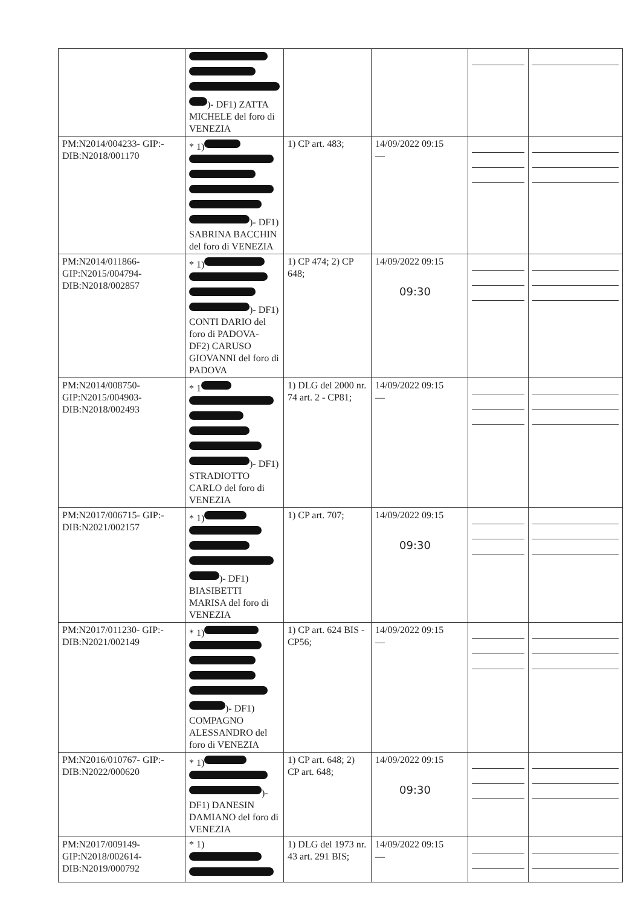| | )- DF1) ZATTA MICHELE del foro di VENEZIA | | | | |
| PM:N2014/004233- GIP:- DIB:N2018/001170 | * 1) )- DF1) SABRINA BACCHIN del foro di VENEZIA | 1) CP art. 483; | 14/09/2022 09:15 — | | |
| PM:N2014/011866- GIP:N2015/004794- DIB:N2018/002857 | * 1) )- DF1) CONTI DARIO del foro di PADOVA- DF2) CARUSO GIOVANNI del foro di PADOVA | 1) CP 474; 2) CP 648; | 14/09/2022 09:15 09:30 | | |
| PM:N2014/008750- GIP:N2015/004903- DIB:N2018/002493 | * 1 )- DF1) STRADIOTTO CARLO del foro di VENEZIA | 1) DLG del 2000 nr. 74 art. 2 - CP81; | 14/09/2022 09:15 — | | |
| PM:N2017/006715- GIP:- DIB:N2021/002157 | * 1) )- DF1) BIASIBETTI MARISA del foro di VENEZIA | 1) CP art. 707; | 14/09/2022 09:15 09:30 | | |
| PM:N2017/011230- GIP:- DIB:N2021/002149 | * 1) )- DF1) COMPAGNO ALESSANDRO del foro di VENEZIA | 1) CP art. 624 BIS - CP56; | 14/09/2022 09:15 — | | |
| PM:N2016/010767- GIP:- DIB:N2022/000620 | * 1) )- DF1) DANESIN DAMIANO del foro di VENEZIA | 1) CP art. 648; 2) CP art. 648; | 14/09/2022 09:15 09:30 | | |
| PM:N2017/009149- GIP:N2018/002614- DIB:N2019/000792 | * 1) | 1) DLG del 1973 nr. 43 art. 291 BIS; | 14/09/2022 09:15 — | | |